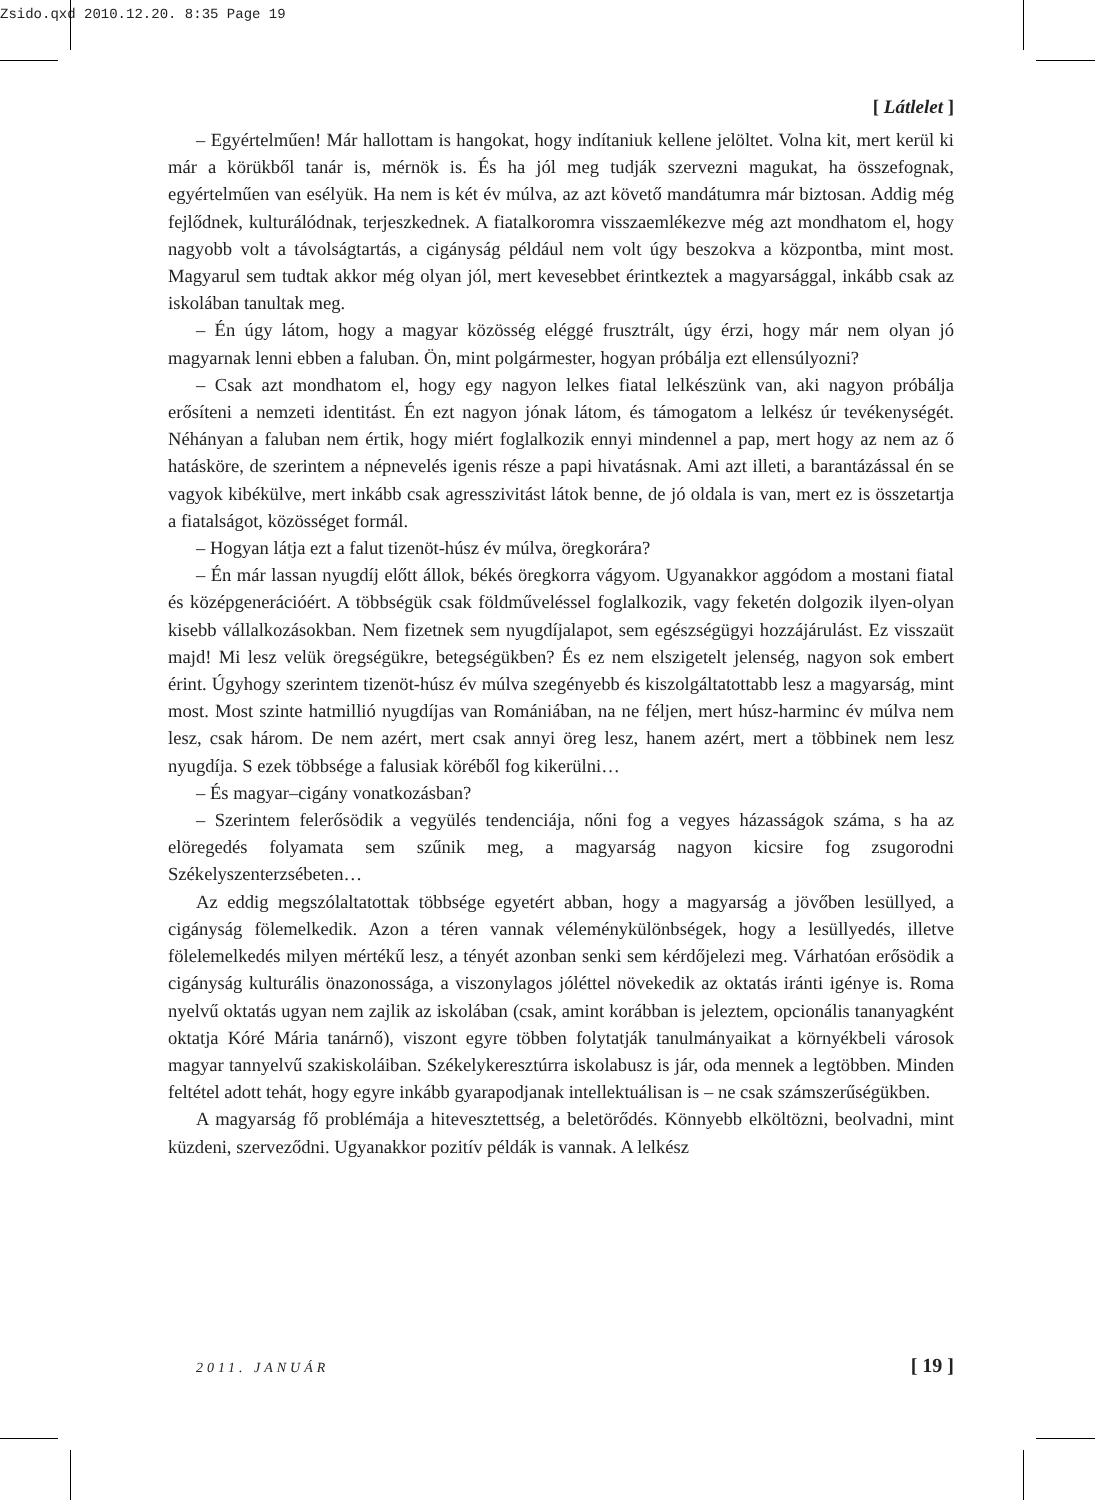Zsido.qxd 2010.12.20. 8:35 Page 19
[ Látlelet ]
– Egyértelműen! Már hallottam is hangokat, hogy indítaniuk kellene jelöltet. Volna kit, mert kerül ki már a körükből tanár is, mérnök is. És ha jól meg tudják szervezni magukat, ha összefognak, egyértelműen van esélyük. Ha nem is két év múlva, az azt követő mandátumra már biztosan. Addig még fejlődnek, kulturálódnak, terjeszkednek. A fiatalkoromra visszaemlékezve még azt mondhatom el, hogy nagyobb volt a távolságtartás, a cigányság például nem volt úgy beszokva a központba, mint most. Magyarul sem tudtak akkor még olyan jól, mert kevesebbet érintkeztek a magyarsággal, inkább csak az iskolában tanultak meg.
– Én úgy látom, hogy a magyar közösség eléggé frusztrált, úgy érzi, hogy már nem olyan jó magyarnak lenni ebben a faluban. Ön, mint polgármester, hogyan próbálja ezt ellensúlyozni?
– Csak azt mondhatom el, hogy egy nagyon lelkes fiatal lelkészünk van, aki nagyon próbálja erősíteni a nemzeti identitást. Én ezt nagyon jónak látom, és támogatom a lelkész úr tevékenységét. Néhányan a faluban nem értik, hogy miért foglalkozik ennyi mindennel a pap, mert hogy az nem az ő hatásköre, de szerintem a népnevelés igenis része a papi hivatásnak. Ami azt illeti, a barantázással én se vagyok kibékülve, mert inkább csak agresszivitást látok benne, de jó oldala is van, mert ez is összetartja a fiatalságot, közösséget formál.
– Hogyan látja ezt a falut tizenöt-húsz év múlva, öregkorára?
– Én már lassan nyugdíj előtt állok, békés öregkorra vágyom. Ugyanakkor aggódom a mostani fiatal és középgenerációért. A többségük csak földműveléssel foglalkozik, vagy feketén dolgozik ilyen-olyan kisebb vállalkozásokban. Nem fizetnek sem nyugdíjalapot, sem egészségügyi hozzájárulást. Ez visszaüt majd! Mi lesz velük öregségükre, betegségükben? És ez nem elszigetelt jelenség, nagyon sok embert érint. Úgyhogy szerintem tizenöt-húsz év múlva szegényebb és kiszolgáltatottabb lesz a magyarság, mint most. Most szinte hatmillió nyugdíjas van Romániában, na ne féljen, mert húsz-harminc év múlva nem lesz, csak három. De nem azért, mert csak annyi öreg lesz, hanem azért, mert a többinek nem lesz nyugdíja. S ezek többsége a falusiak köréből fog kikerülni…
– És magyar–cigány vonatkozásban?
– Szerintem felerősödik a vegyülés tendenciája, nőni fog a vegyes házasságok száma, s ha az elöregedés folyamata sem szűnik meg, a magyarság nagyon kicsire fog zsugorodni Székelyszenterzsébeten…
Az eddig megszólaltatottak többsége egyetért abban, hogy a magyarság a jövőben lesüllyed, a cigányság fölemelkedik. Azon a téren vannak véleménykülönbségek, hogy a lesüllyedés, illetve fölelemelkedés milyen mértékű lesz, a tényét azonban senki sem kérdőjelezi meg. Várhatóan erősödik a cigányság kulturális önazonossága, a viszonylagos jóléttel növekedik az oktatás iránti igénye is. Roma nyelvű oktatás ugyan nem zajlik az iskolában (csak, amint korábban is jeleztem, opcionális tananyagként oktatja Kóré Mária tanárnő), viszont egyre többen folytatják tanulmányaikat a környékbeli városok magyar tannyelvű szakiskoláiban. Székelykeresztúrra iskolabusz is jár, oda mennek a legtöbben. Minden feltétel adott tehát, hogy egyre inkább gyarapodjanak intellektuálisan is – ne csak számszerűségükben.
A magyarság fő problémája a hitevesztettség, a beletörődés. Könnyebb elköltözni, beolvadni, mint küzdeni, szerveződni. Ugyanakkor pozitív példák is vannak. A lelkész
2011. JANUÁR [ 19 ]